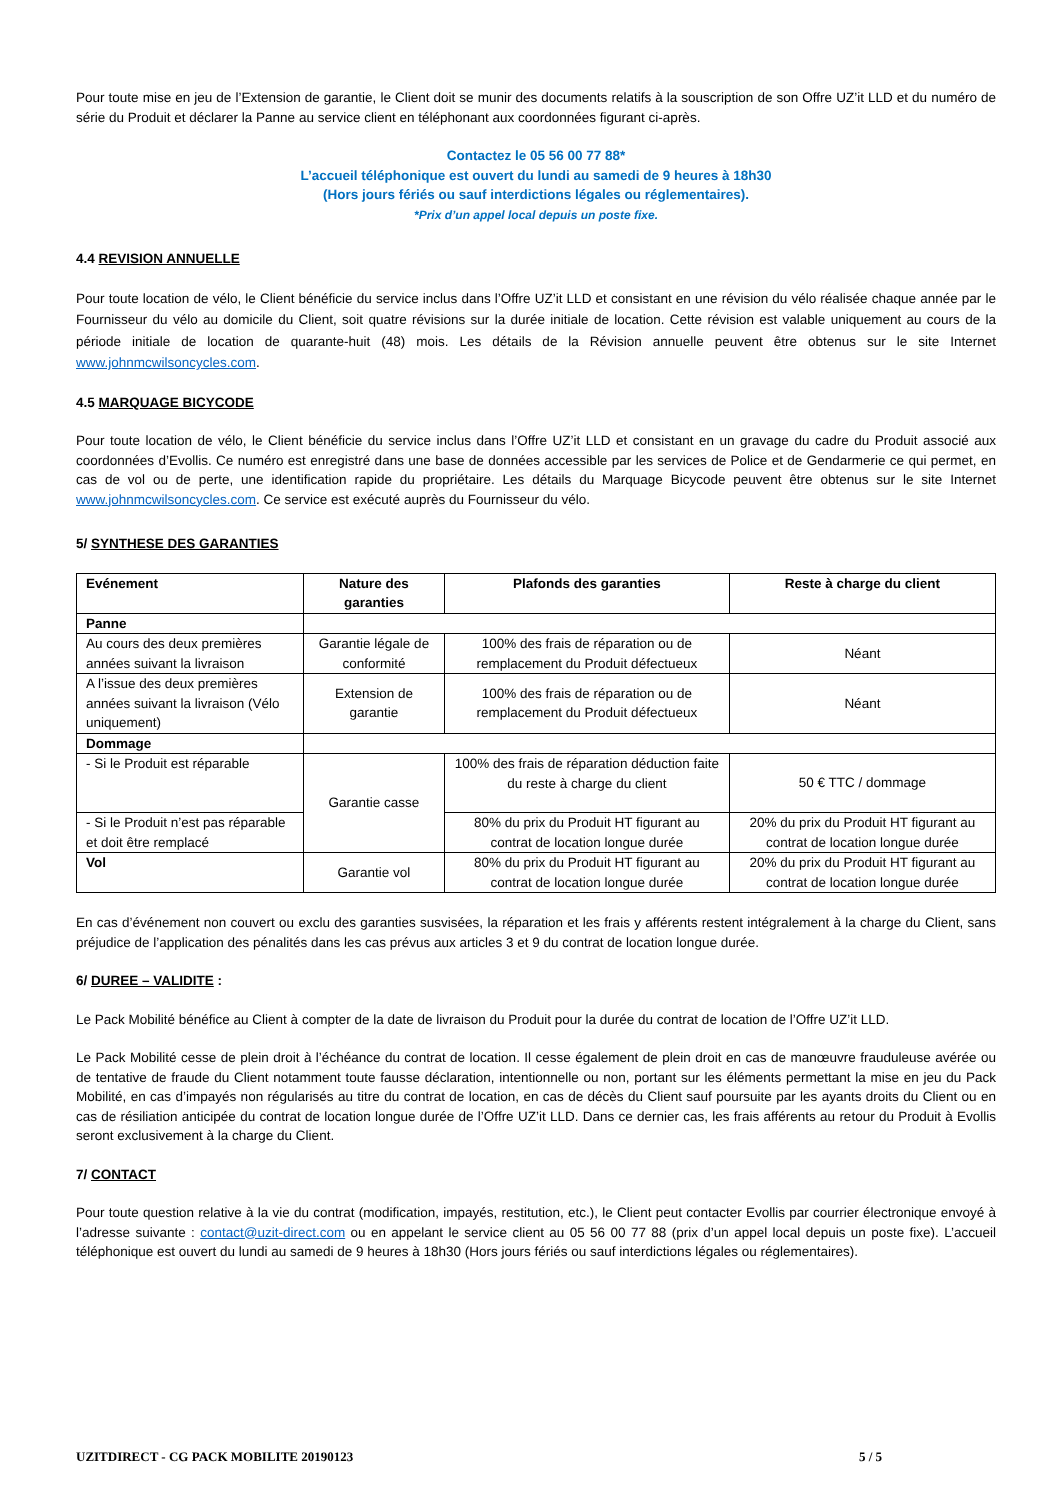Pour toute mise en jeu de l’Extension de garantie, le Client doit se munir des documents relatifs à la souscription de son Offre UZ’it LLD et du numéro de série du Produit et déclarer la Panne au service client en téléphonant aux coordonnées figurant ci-après.
Contactez le 05 56 00 77 88*
L’accueil téléphonique est ouvert du lundi au samedi de 9 heures à 18h30
(Hors jours fériés ou sauf interdictions légales ou réglementaires).
*Prix d’un appel local depuis un poste fixe.
4.4 REVISION ANNUELLE
Pour toute location de vélo, le Client bénéficie du service inclus dans l’Offre UZ’it LLD et consistant en une révision du vélo réalisée chaque année par le Fournisseur du vélo au domicile du Client, soit quatre révisions sur la durée initiale de location. Cette révision est valable uniquement au cours de la période initiale de location de quarante-huit (48) mois. Les détails de la Révision annuelle peuvent être obtenus sur le site Internet www.johnmcwilsoncycles.com.
4.5 MARQUAGE BICYCODE
Pour toute location de vélo, le Client bénéficie du service inclus dans l’Offre UZ’it LLD et consistant en un gravage du cadre du Produit associé aux coordonnées d’Evollis. Ce numéro est enregistré dans une base de données accessible par les services de Police et de Gendarmerie ce qui permet, en cas de vol ou de perte, une identification rapide du propriétaire. Les détails du Marquage Bicycode peuvent être obtenus sur le site Internet www.johnmcwilsoncycles.com. Ce service est exécuté auprès du Fournisseur du vélo.
5/ SYNTHESE DES GARANTIES
| Evénement | Nature des garanties | Plafonds des garanties | Reste à charge du client |
| --- | --- | --- | --- |
| Panne | | | |
| Au cours des deux premières années suivant la livraison | Garantie légale de conformité | 100% des frais de réparation ou de remplacement du Produit défectueux | Néant |
| A l’issue des deux premières années suivant la livraison (Vélo uniquement) | Extension de garantie | 100% des frais de réparation ou de remplacement du Produit défectueux | Néant |
| Dommage | | | |
| - Si le Produit est réparable | Garantie casse | 100% des frais de réparation déduction faite du reste à charge du client | 50 € TTC / dommage |
| - Si le Produit n’est pas réparable et doit être remplacé | | 80% du prix du Produit HT figurant au contrat de location longue durée | 20% du prix du Produit HT figurant au contrat de location longue durée |
| Vol | Garantie vol | 80% du prix du Produit HT figurant au contrat de location longue durée | 20% du prix du Produit HT figurant au contrat de location longue durée |
En cas d’événement non couvert ou exclu des garanties susvisées, la réparation et les frais y afférents restent intégralement à la charge du Client, sans préjudice de l’application des pénalités dans les cas prévus aux articles 3 et 9 du contrat de location longue durée.
6/ DUREE – VALIDITE :
Le Pack Mobilité bénéfice au Client à compter de la date de livraison du Produit pour la durée du contrat de location de l’Offre UZ’it LLD.
Le Pack Mobilité cesse de plein droit à l’échéance du contrat de location. Il cesse également de plein droit en cas de manœuvre frauduleuse avérée ou de tentative de fraude du Client notamment toute fausse déclaration, intentionnelle ou non, portant sur les éléments permettant la mise en jeu du Pack Mobilité, en cas d’impayés non régularisés au titre du contrat de location, en cas de décès du Client sauf poursuite par les ayants droits du Client ou en cas de résiliation anticipée du contrat de location longue durée de l’Offre UZ’it LLD. Dans ce dernier cas, les frais afférents au retour du Produit à Evollis seront exclusivement à la charge du Client.
7/ CONTACT
Pour toute question relative à la vie du contrat (modification, impayés, restitution, etc.), le Client peut contacter Evollis par courrier électronique envoyé à l’adresse suivante : contact@uzit-direct.com ou en appelant le service client au 05 56 00 77 88 (prix d’un appel local depuis un poste fixe). L’accueil téléphonique est ouvert du lundi au samedi de 9 heures à 18h30 (Hors jours fériés ou sauf interdictions légales ou réglementaires).
UZITDIRECT - CG PACK MOBILITE 20190123 5 / 5